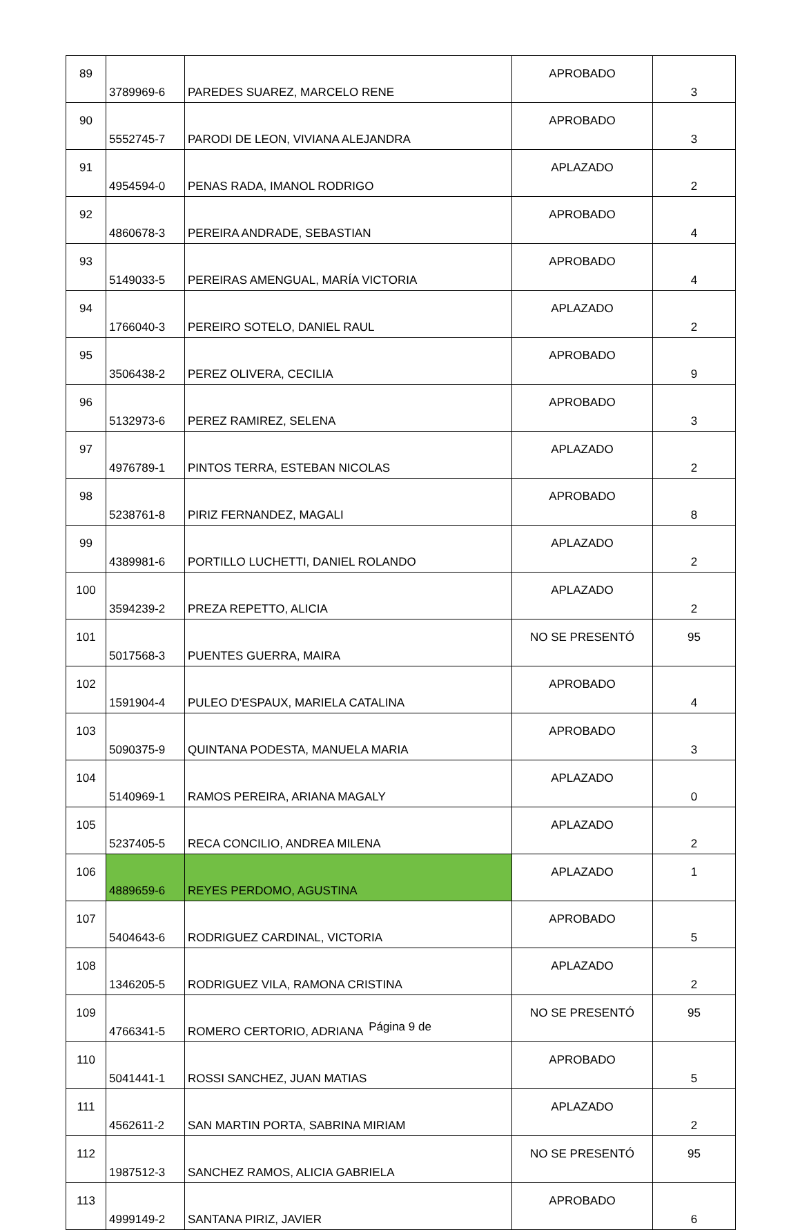| 89 | 3789969-6 | PAREDES SUAREZ, MARCELO RENE | APROBADO | 3 |
| 90 | 5552745-7 | PARODI DE LEON, VIVIANA ALEJANDRA | APROBADO | 3 |
| 91 | 4954594-0 | PENAS RADA, IMANOL RODRIGO | APLAZADO | 2 |
| 92 | 4860678-3 | PEREIRA ANDRADE, SEBASTIAN | APROBADO | 4 |
| 93 | 5149033-5 | PEREIRAS AMENGUAL, MARÍA VICTORIA | APROBADO | 4 |
| 94 | 1766040-3 | PEREIRO SOTELO, DANIEL RAUL | APLAZADO | 2 |
| 95 | 3506438-2 | PEREZ OLIVERA, CECILIA | APROBADO | 9 |
| 96 | 5132973-6 | PEREZ RAMIREZ, SELENA | APROBADO | 3 |
| 97 | 4976789-1 | PINTOS TERRA, ESTEBAN NICOLAS | APLAZADO | 2 |
| 98 | 5238761-8 | PIRIZ FERNANDEZ, MAGALI | APROBADO | 8 |
| 99 | 4389981-6 | PORTILLO LUCHETTI, DANIEL ROLANDO | APLAZADO | 2 |
| 100 | 3594239-2 | PREZA REPETTO, ALICIA | APLAZADO | 2 |
| 101 | 5017568-3 | PUENTES GUERRA, MAIRA | NO SE PRESENTÓ | 95 |
| 102 | 1591904-4 | PULEO D'ESPAUX, MARIELA CATALINA | APROBADO | 4 |
| 103 | 5090375-9 | QUINTANA PODESTA, MANUELA MARIA | APROBADO | 3 |
| 104 | 5140969-1 | RAMOS PEREIRA, ARIANA MAGALY | APLAZADO | 0 |
| 105 | 5237405-5 | RECA CONCILIO, ANDREA MILENA | APLAZADO | 2 |
| 106 | 4889659-6 | REYES PERDOMO, AGUSTINA | APLAZADO | 1 |
| 107 | 5404643-6 | RODRIGUEZ CARDINAL, VICTORIA | APROBADO | 5 |
| 108 | 1346205-5 | RODRIGUEZ VILA, RAMONA CRISTINA | APLAZADO | 2 |
| 109 | 4766341-5 | ROMERO CERTORIO, ADRIANA | NO SE PRESENTÓ | 95 |
| 110 | 5041441-1 | ROSSI SANCHEZ, JUAN MATIAS | APROBADO | 5 |
| 111 | 4562611-2 | SAN MARTIN PORTA, SABRINA MIRIAM | APLAZADO | 2 |
| 112 | 1987512-3 | SANCHEZ RAMOS, ALICIA GABRIELA | NO SE PRESENTÓ | 95 |
| 113 | 4999149-2 | SANTANA PIRIZ, JAVIER | APROBADO | 6 |
Página 9 de